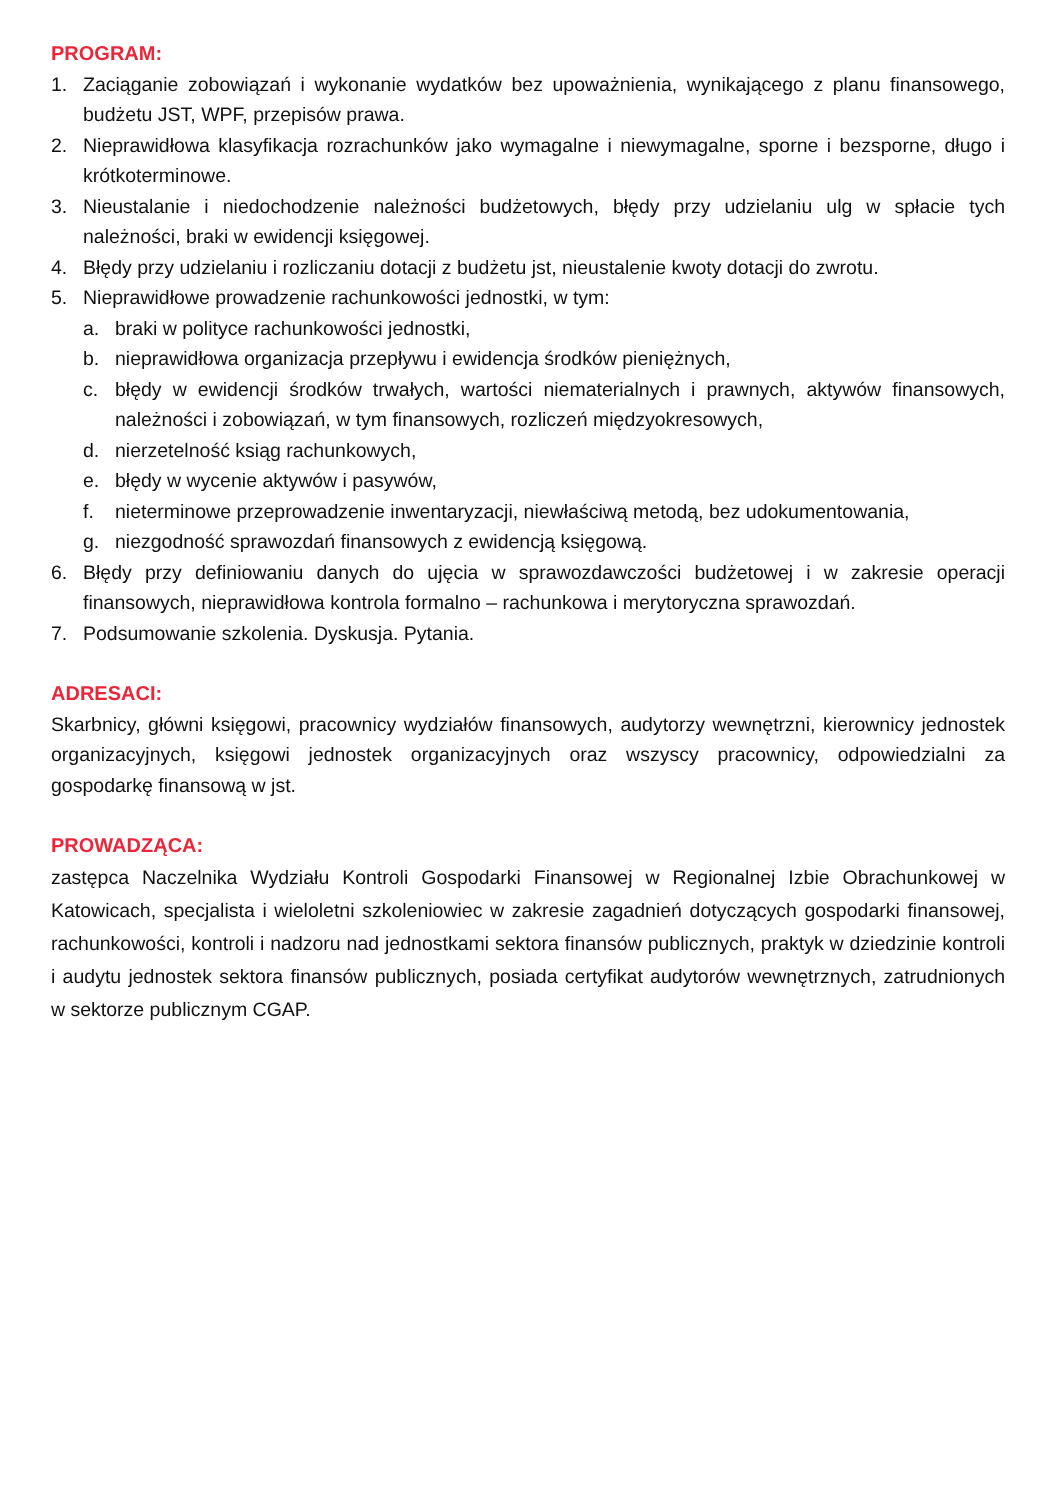PROGRAM:
1. Zaciąganie zobowiązań i wykonanie wydatków bez upoważnienia, wynikającego z planu finansowego, budżetu JST, WPF, przepisów prawa.
2. Nieprawidłowa klasyfikacja rozrachunków jako wymagalne i niewymagalne, sporne i bezsporne, długo i krótkoterminowe.
3. Nieustalanie i niedochodzenie należności budżetowych, błędy przy udzielaniu ulg w spłacie tych należności, braki w ewidencji księgowej.
4. Błędy przy udzielaniu i rozliczaniu dotacji z budżetu jst, nieustalenie kwoty dotacji do zwrotu.
5. Nieprawidłowe prowadzenie rachunkowości jednostki, w tym:
a. braki w polityce rachunkowości jednostki,
b. nieprawidłowa organizacja przepływu i ewidencja środków pieniężnych,
c. błędy w ewidencji środków trwałych, wartości niematerialnych i prawnych, aktywów finansowych, należności i zobowiązań, w tym finansowych, rozliczeń międzyokresowych,
d. nierzetelność ksiąg rachunkowych,
e. błędy w wycenie aktywów i pasywów,
f. nieterminowe przeprowadzenie inwentaryzacji, niewłaściwą metodą, bez udokumentowania,
g. niezgodność sprawozdań finansowych z ewidencją księgową.
6. Błędy przy definiowaniu danych do ujęcia w sprawozdawczości budżetowej i w zakresie operacji finansowych, nieprawidłowa kontrola formalno – rachunkowa i merytoryczna sprawozdań.
7. Podsumowanie szkolenia. Dyskusja. Pytania.
ADRESACI:
Skarbnicy, główni księgowi, pracownicy wydziałów finansowych, audytorzy wewnętrzni, kierownicy jednostek organizacyjnych, księgowi jednostek organizacyjnych oraz wszyscy pracownicy, odpowiedzialni za gospodarkę finansową w jst.
PROWADZĄCA:
zastępca Naczelnika Wydziału Kontroli Gospodarki Finansowej w Regionalnej Izbie Obrachunkowej w Katowicach, specjalista i wieloletni szkoleniowiec w zakresie zagadnień dotyczących gospodarki finansowej, rachunkowości, kontroli i nadzoru nad jednostkami sektora finansów publicznych, praktyk w dziedzinie kontroli i audytu jednostek sektora finansów publicznych, posiada certyfikat audytorów wewnętrznych, zatrudnionych w sektorze publicznym CGAP.